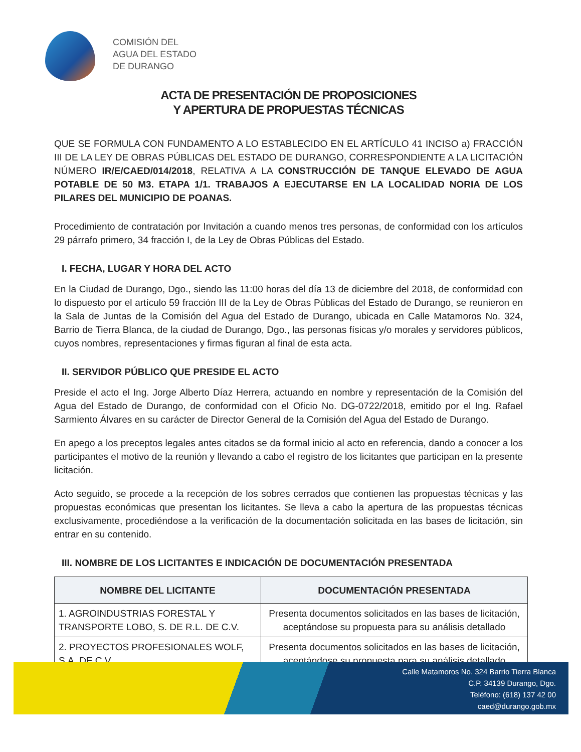COMISIÓN DEL
AGUA DEL ESTADO
DE DURANGO
ACTA DE PRESENTACIÓN DE PROPOSICIONES
Y APERTURA DE PROPUESTAS TÉCNICAS
QUE SE FORMULA CON FUNDAMENTO A LO ESTABLECIDO EN EL ARTÍCULO 41 INCISO a) FRACCIÓN III DE LA LEY DE OBRAS PÚBLICAS DEL ESTADO DE DURANGO, CORRESPONDIENTE A LA LICITACIÓN NÚMERO IR/E/CAED/014/2018, RELATIVA A LA CONSTRUCCIÓN DE TANQUE ELEVADO DE AGUA POTABLE DE 50 M3. ETAPA 1/1. TRABAJOS A EJECUTARSE EN LA LOCALIDAD NORIA DE LOS PILARES DEL MUNICIPIO DE POANAS.
Procedimiento de contratación por Invitación a cuando menos tres personas, de conformidad con los artículos 29 párrafo primero, 34 fracción I, de la Ley de Obras Públicas del Estado.
I. FECHA, LUGAR Y HORA DEL ACTO
En la Ciudad de Durango, Dgo., siendo las 11:00 horas del día 13 de diciembre del 2018, de conformidad con lo dispuesto por el artículo 59 fracción III de la Ley de Obras Públicas del Estado de Durango, se reunieron en la Sala de Juntas de la Comisión del Agua del Estado de Durango, ubicada en Calle Matamoros No. 324, Barrio de Tierra Blanca, de la ciudad de Durango, Dgo., las personas físicas y/o morales y servidores públicos, cuyos nombres, representaciones y firmas figuran al final de esta acta.
II. SERVIDOR PÚBLICO QUE PRESIDE EL ACTO
Preside el acto el Ing. Jorge Alberto Díaz Herrera, actuando en nombre y representación de la Comisión del Agua del Estado de Durango, de conformidad con el Oficio No. DG-0722/2018, emitido por el Ing. Rafael Sarmiento Álvares en su carácter de Director General de la Comisión del Agua del Estado de Durango.
En apego a los preceptos legales antes citados se da formal inicio al acto en referencia, dando a conocer a los participantes el motivo de la reunión y llevando a cabo el registro de los licitantes que participan en la presente licitación.
Acto seguido, se procede a la recepción de los sobres cerrados que contienen las propuestas técnicas y las propuestas económicas que presentan los licitantes. Se lleva a cabo la apertura de las propuestas técnicas exclusivamente, procediéndose a la verificación de la documentación solicitada en las bases de licitación, sin entrar en su contenido.
III. NOMBRE DE LOS LICITANTES E INDICACIÓN DE DOCUMENTACIÓN PRESENTADA
| NOMBRE DEL LICITANTE | DOCUMENTACIÓN PRESENTADA |
| --- | --- |
| 1. AGROINDUSTRIAS FORESTAL Y TRANSPORTE LOBO, S. DE R.L. DE C.V. | Presenta documentos solicitados en las bases de licitación, aceptándose su propuesta para su análisis detallado |
| 2. PROYECTOS PROFESIONALES WOLF, S.A. DE C.V. | Presenta documentos solicitados en las bases de licitación, aceptándose su propuesta para su análisis detallado |
Calle Matamoros No. 324 Barrio Tierra Blanca
C.P. 34139 Durango, Dgo.
Teléfono: (618) 137 42 00
caed@durango.gob.mx